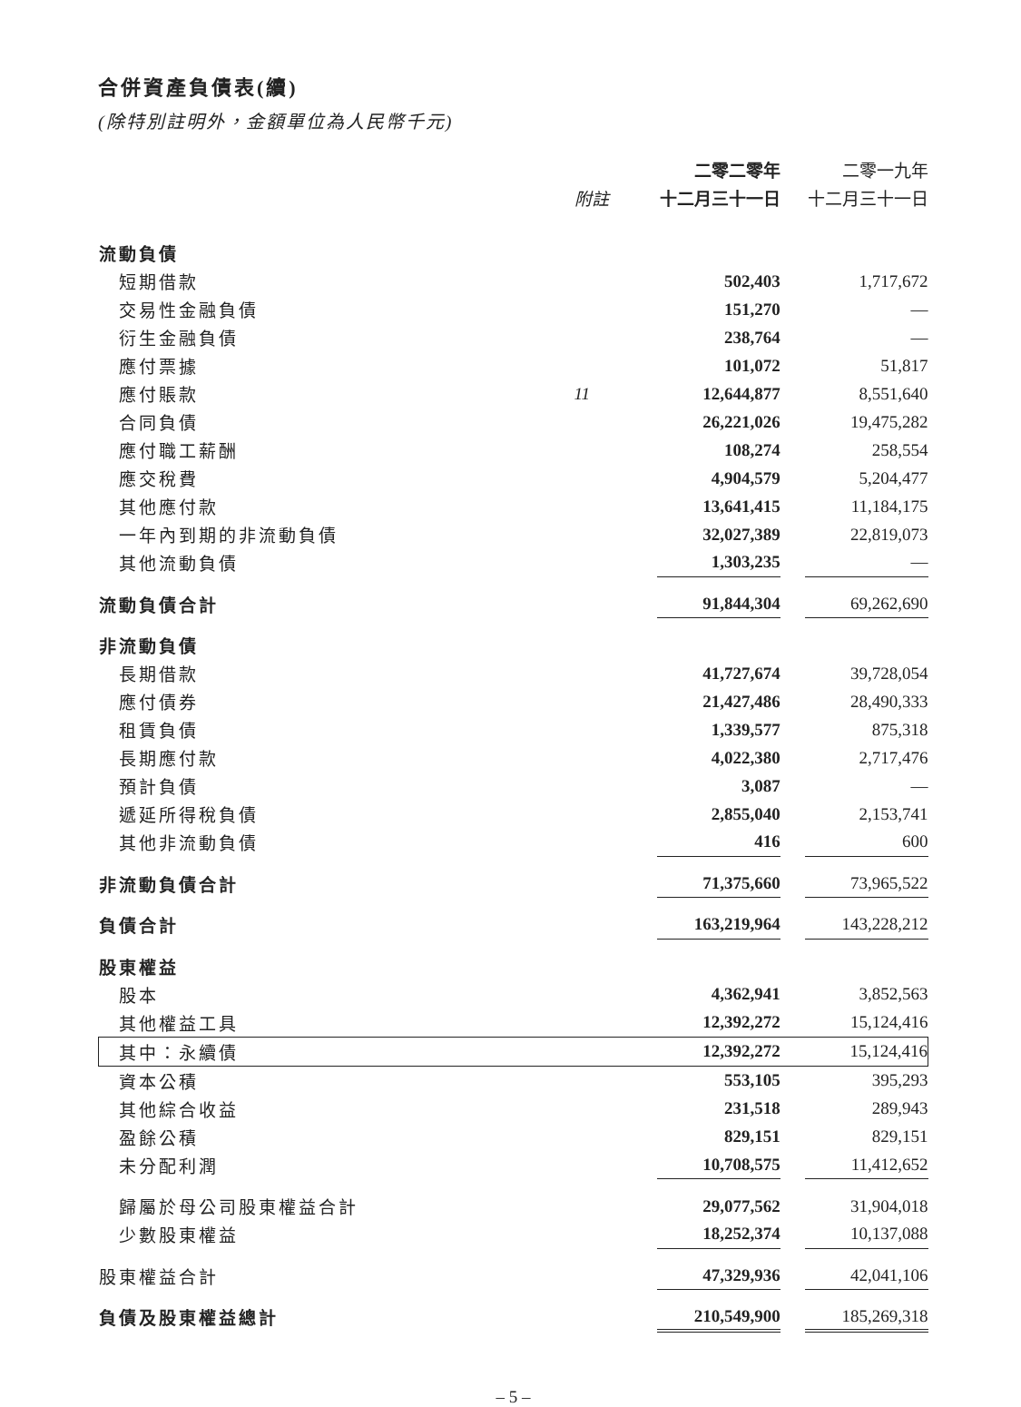合併資產負債表(續)
(除特別註明外，金額單位為人民幣千元)
| | | 二零二零年 | | 二零一九年 |
| | 附註 | 十二月三十一日 | | 十二月三十一日 |
| 流動負債 | | | | |
| 短期借款 | | 502,403 | | 1,717,672 |
| 交易性金融負債 | | 151,270 | | — |
| 衍生金融負債 | | 238,764 | | — |
| 應付票據 | | 101,072 | | 51,817 |
| 應付賬款 | 11 | 12,644,877 | | 8,551,640 |
| 合同負債 | | 26,221,026 | | 19,475,282 |
| 應付職工薪酬 | | 108,274 | | 258,554 |
| 應交稅費 | | 4,904,579 | | 5,204,477 |
| 其他應付款 | | 13,641,415 | | 11,184,175 |
| 一年內到期的非流動負債 | | 32,027,389 | | 22,819,073 |
| 其他流動負債 | | 1,303,235 | | — |
| 流動負債合計 | | 91,844,304 | | 69,262,690 |
| 非流動負債 | | | | |
| 長期借款 | | 41,727,674 | | 39,728,054 |
| 應付債券 | | 21,427,486 | | 28,490,333 |
| 租賃負債 | | 1,339,577 | | 875,318 |
| 長期應付款 | | 4,022,380 | | 2,717,476 |
| 預計負債 | | 3,087 | | — |
| 遞延所得稅負債 | | 2,855,040 | | 2,153,741 |
| 其他非流動負債 | | 416 | | 600 |
| 非流動負債合計 | | 71,375,660 | | 73,965,522 |
| 負債合計 | | 163,219,964 | | 143,228,212 |
| 股東權益 | | | | |
| 股本 | | 4,362,941 | | 3,852,563 |
| 其他權益工具 | | 12,392,272 | | 15,124,416 |
| 其中：永續債 | | 12,392,272 | | 15,124,416 |
| 資本公積 | | 553,105 | | 395,293 |
| 其他綜合收益 | | 231,518 | | 289,943 |
| 盈餘公積 | | 829,151 | | 829,151 |
| 未分配利潤 | | 10,708,575 | | 11,412,652 |
| 歸屬於母公司股東權益合計 | | 29,077,562 | | 31,904,018 |
| 少數股東權益 | | 18,252,374 | | 10,137,088 |
| 股東權益合計 | | 47,329,936 | | 42,041,106 |
| 負債及股東權益總計 | | 210,549,900 | | 185,269,318 |
– 5 –